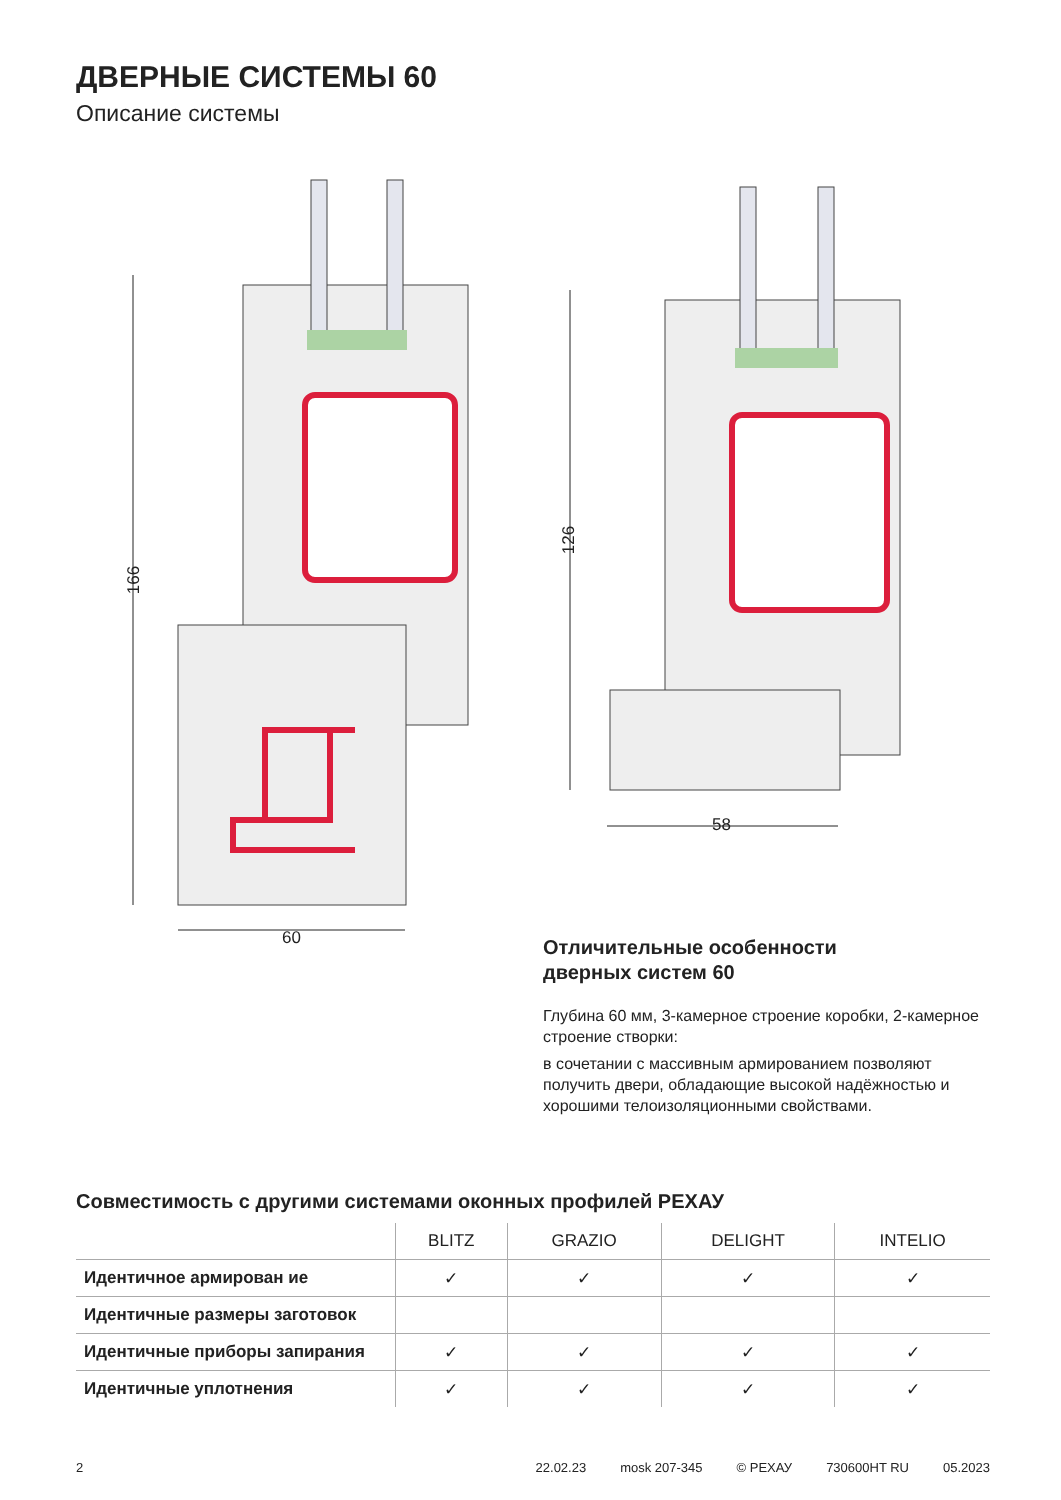ДВЕРНЫЕ СИСТЕМЫ 60
Описание системы
166
60
126
58
Отличительные особенности
дверных систем 60
Глубина 60 мм, 3-камерное строение коробки, 2-камерное строение створки:
в сочетании с массивным армированием позволяют получить двери, обладающие высокой надёжностью и хорошими телоизоляционными свойствами.
Совместимость с другими системами оконных профилей РЕХАУ
| | BLITZ | GRAZIO | DELIGHT | INTELIO |
| --- | --- | --- | --- | --- |
| Идентичное армирован ие | ✓ | ✓ | ✓ | ✓ |
| Идентичные размеры заготовок | | | | |
| Идентичные приборы запирания | ✓ | ✓ | ✓ | ✓ |
| Идентичные уплотнения | ✓ | ✓ | ✓ | ✓ |
2 22.02.23 mosk 207-345 © РЕХАУ 730600HT RU 05.2023